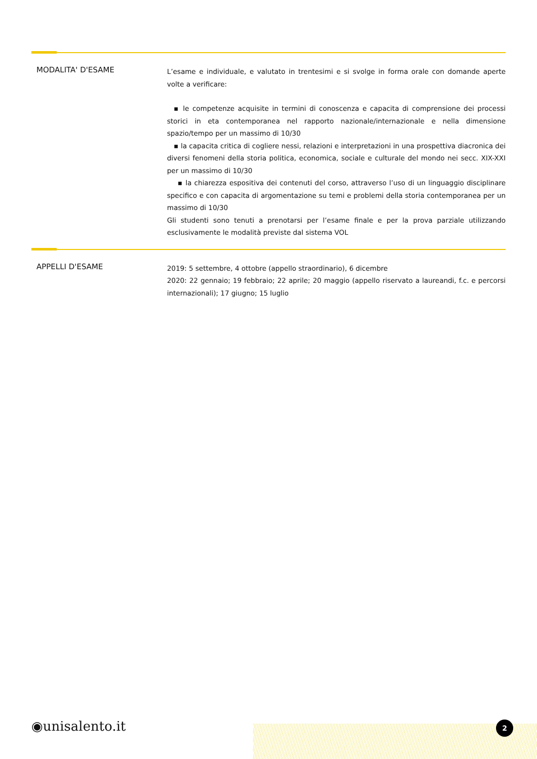MODALITA' D'ESAME
L’esame e individuale, e valutato in trentesimi e si svolge in forma orale con domande aperte volte a verificare:
▪ le competenze acquisite in termini di conoscenza e capacita di comprensione dei processi storici in eta contemporanea nel rapporto nazionale/internazionale e nella dimensione spazio/tempo per un massimo di 10/30
▪ la capacita critica di cogliere nessi, relazioni e interpretazioni in una prospettiva diacronica dei diversi fenomeni della storia politica, economica, sociale e culturale del mondo nei secc. XIX-XXI per un massimo di 10/30
▪ la chiarezza espositiva dei contenuti del corso, attraverso l’uso di un linguaggio disciplinare specifico e con capacita di argomentazione su temi e problemi della storia contemporanea per un massimo di 10/30
Gli studenti sono tenuti a prenotarsi per l’esame finale e per la prova parziale utilizzando esclusivamente le modalità previste dal sistema VOL
APPELLI D'ESAME
2019: 5 settembre, 4 ottobre (appello straordinario), 6 dicembre
2020: 22 gennaio; 19 febbraio; 22 aprile; 20 maggio (appello riservato a laureandi, f.c. e percorsi internazionali); 17 giugno; 15 luglio
◉unisalento.it 2